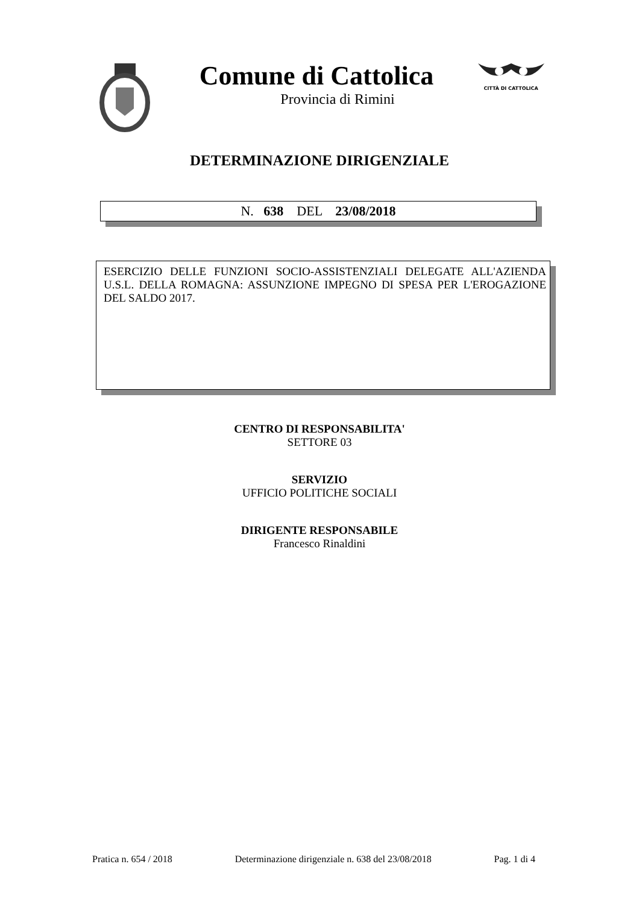Comune di Cattolica
Provincia di Rimini
CITTÀ DI CATTOLICA
DETERMINAZIONE DIRIGENZIALE
N. 638 DEL 23/08/2018
ESERCIZIO DELLE FUNZIONI SOCIO-ASSISTENZIALI DELEGATE ALL'AZIENDA U.S.L. DELLA ROMAGNA: ASSUNZIONE IMPEGNO DI SPESA PER L'EROGAZIONE DEL SALDO 2017.
CENTRO DI RESPONSABILITA'
SETTORE 03
SERVIZIO
UFFICIO POLITICHE SOCIALI
DIRIGENTE RESPONSABILE
Francesco Rinaldini
Pratica n. 654 / 2018 Determinazione dirigenziale n. 638 del 23/08/2018 Pag. 1 di 4